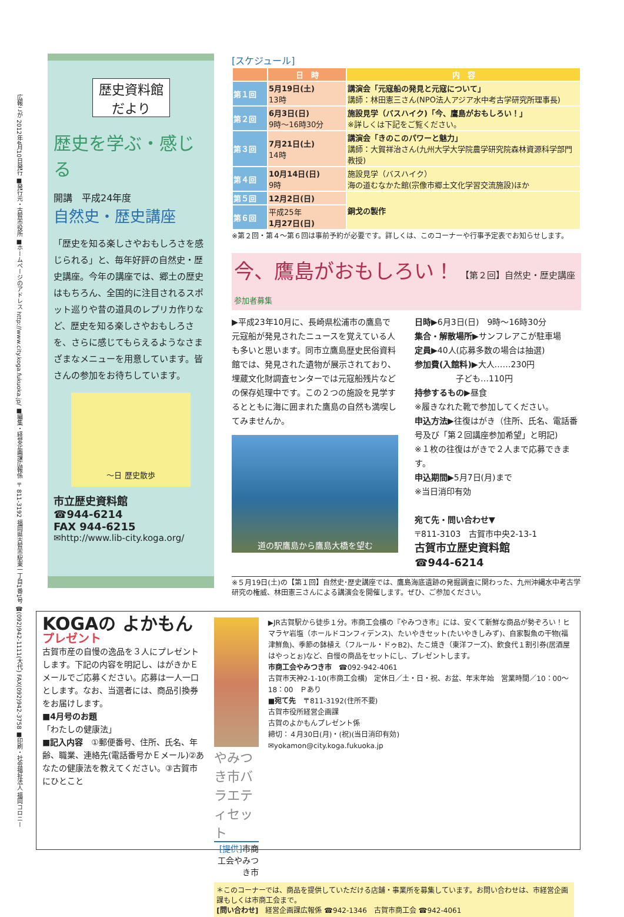広報こが 2012年4月10日発行 ■発行元・古賀市役所 ■ホームページのアドレス http://www.city.koga.fukuoka.jp/ ■編集・経営企画課広報係 〒811-3192 福岡県古賀市駅東一丁目1番1号 ☎(092)942-1111(大代) FAX(092)942-3758 ■印刷・社会福祉法人 福岡コロニー
歴史資料館
だより
歴史を学ぶ・感じる
開講　平成24年度
自然史・歴史講座
「歴史を知る楽しさやおもしろさを感じられる」と、毎年好評の自然史・歴史講座。今年の講座では、郷土の歴史はもちろん、全国的に注目されるスポット巡りや昔の道具のレプリカ作りなど、歴史を知る楽しさやおもしろさを、さらに感じてもらえるようなさまざまなメニューを用意しています。皆さんの参加をお待ちしています。
〜日 歴史散歩
市立歴史資料館
☎944-6214
FAX 944-6215
✉http://www.lib-city.koga.org/
[スケジュール]
| | 日 時 | 内 容 |
| --- | --- | --- |
| 第１回 | 5月19日(土) 13時 | 講演会「元寇船の発見と元寇について」 講師：林田憲三さん(NPO法人アジア水中考古学研究所理事長) |
| 第２回 | 6月3日(日) 9時～16時30分 | 施設見学（バスハイク)「今、鷹島がおもしろい！」 ※詳しくは下記をご覧ください。 |
| 第３回 | 7月21日(土) 14時 | 講演会「きのこのパワーと魅力」 講師：大賀祥治さん(九州大学大学院農学研究院森林資源科学部門教授) |
| 第４回 | 10月14日(日) 9時 | 施設見学（バスハイク） 海の道むなかた館(宗像市郷土文化学習交流施設)ほか |
| 第５回 | 12月2日(日) | 銅戈の製作 |
| 第６回 | 平成25年 1月27日(日) | |
※第２回・第４～第６回は事前予約が必要です。詳しくは、このコーナーや行事予定表でお知らせします。
今、鷹島がおもしろい！ 【第２回】自然史・歴史講座 参加者募集
▶平成23年10月に、長崎県松浦市の鷹島で元寇船が発見されたニュースを覚えている人も多いと思います。同市立鷹島歴史民俗資料館では、発見された遺物が展示されており、埋蔵文化財調査センターでは元寇船残片などの保存処理中です。この２つの施設を見学するとともに海に囲まれた鷹島の自然も満喫してみませんか。
道の駅鷹島から鷹島大橋を望む
日時▶6月3日(日)　9時～16時30分
集合・解散場所▶サンフレアこが駐車場
定員▶40人(応募多数の場合は抽選)
参加費(入館料)▶大人……230円
　　　　　子ども…110円
持参するもの▶昼食
※履きなれた靴で参加してください。
申込方法▶往復はがき（住所、氏名、電話番号及び「第２回講座参加希望」と明記)
※１枚の往復はがきで２人まで応募できます。
申込期間▶5月7日(月)まで
※当日消印有効
宛て先・問い合わせ▼
〒811-3103　古賀市中央2-13-1
古賀市立歴史資料館
☎944-6214
※５月19日(土)の【第１回】自然史･歴史講座では、鷹島海底遺跡の発掘調査に関わった、九州沖縄水中考古学研究の権威、林田憲三さんによる講演会を開催します。ぜひ、ご参加ください。
KOGAの よかもん プレゼント
古賀市産の自慢の逸品を３人にプレゼントします。下記の内容を明記し、はがきかＥメールでご応募ください。応募は一人一口とします。なお、当選者には、商品引換券をお届けします。
■4月号のお題
「わたしの健康法」
■記入内容　①郵便番号、住所、氏名、年齢、職業、連絡先(電話番号かＥメール)②あなたの健康法を教えてください。③古賀市にひとこと
やみつき市バラエティセット
[提供] 市商工会やみつき市
▶JR古賀駅から徒歩１分。市商工会横の『やみつき市』には、安くて新鮮な商品が勢ぞろい！ヒマラヤ岩塩（ホールドコンフィデンス)、たいやきセット(たいやきしみず)、自家製魚の干物(福津鮮魚)、季節の鉢植え（フルール・ドゥB2)、たこ焼き（東洋フーズ)、飲食代１割引券(居酒屋はやっとぉ)など、自慢の商品をセットにし、プレゼントします。
市商工会やみつき市　☎092-942-4061
古賀市天神2-1-10(市商工会横)　定休日／土・日・祝、お盆、年末年始　営業時間／10：00～18：00　Ｐあり
■宛て先　〒811-3192(住所不要)
古賀市役所経営企画課
古賀のよかもんプレゼント係
締切：４月30日(月)・(祝)(当日消印有効)
✉yokamon@city.koga.fukuoka.jp
＊このコーナーでは、商品を提供していただける店舗・事業所を募集しています。お問い合わせは、市経営企画課もしくは市商工会まで。
[問い合わせ]　経営企画課広報係 ☎942-1346　古賀市商工会 ☎942-4061